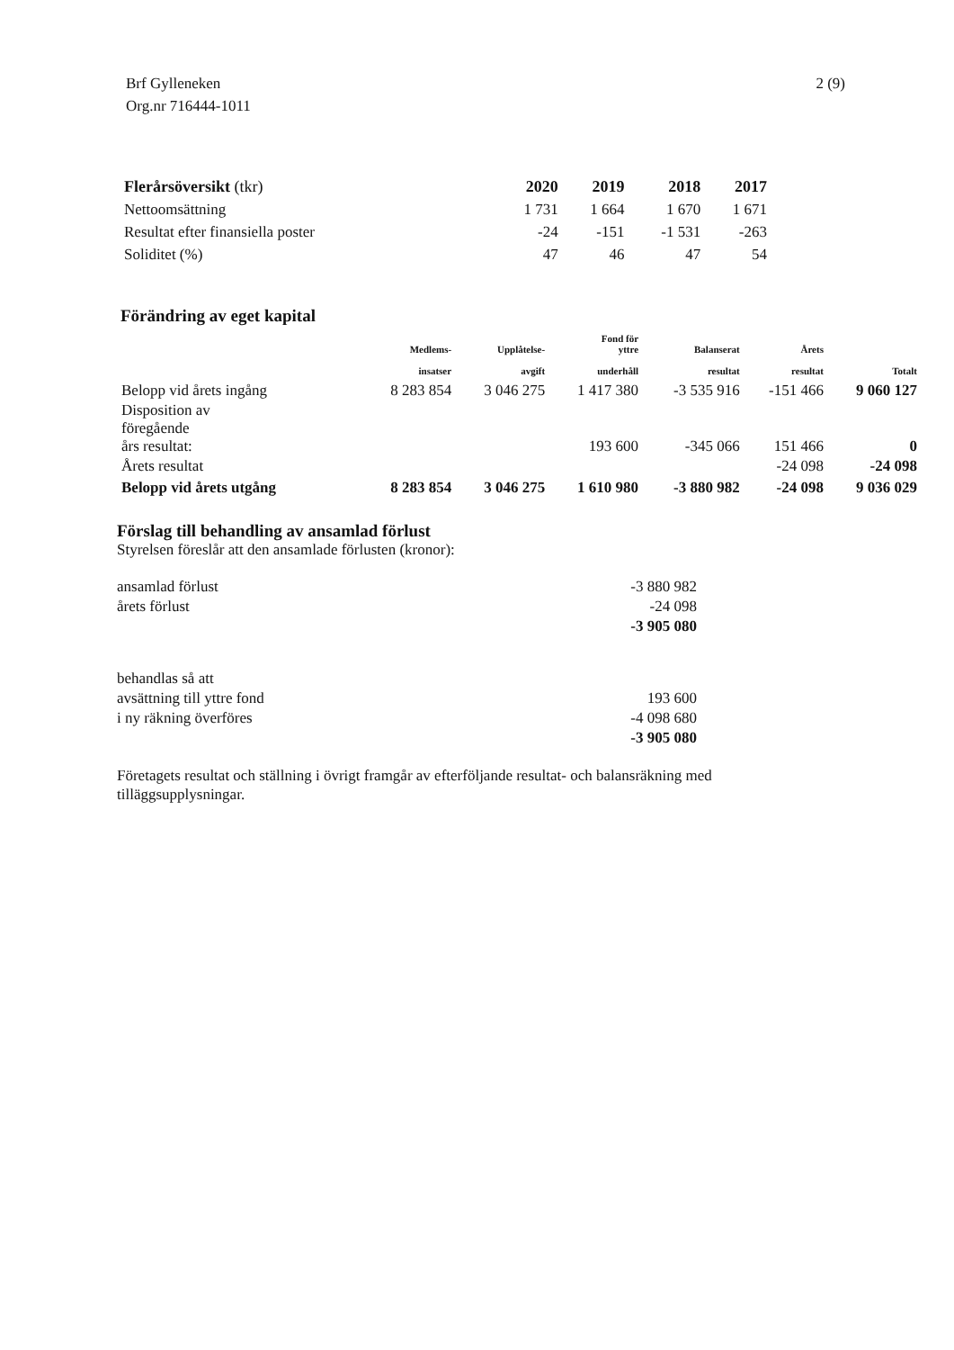Brf Gylleneken
Org.nr 716444-1011
2 (9)
| Flerårsöversikt (tkr) | 2020 | 2019 | 2018 | 2017 |
| --- | --- | --- | --- | --- |
| Nettoomsättning | 1 731 | 1 664 | 1 670 | 1 671 |
| Resultat efter finansiella poster | -24 | -151 | -1 531 | -263 |
| Soliditet (%) | 47 | 46 | 47 | 54 |
Förändring av eget kapital
| | Medlems- insatser | Upplåtelse- avgift | Fond för yttre underhåll | Balanserat resultat | Årets resultat | Totalt |
| --- | --- | --- | --- | --- | --- | --- |
| Belopp vid årets ingång | 8 283 854 | 3 046 275 | 1 417 380 | -3 535 916 | -151 466 | 9 060 127 |
| Disposition av föregående års resultat: | | | 193 600 | -345 066 | 151 466 | 0 |
| Årets resultat | | | | | -24 098 | -24 098 |
| Belopp vid årets utgång | 8 283 854 | 3 046 275 | 1 610 980 | -3 880 982 | -24 098 | 9 036 029 |
Förslag till behandling av ansamlad förlust
Styrelsen föreslår att den ansamlade förlusten (kronor):
| ansamlad förlust | -3 880 982 |
| årets förlust | -24 098 |
| | -3 905 080 |
| behandlas så att | |
| avsättning till yttre fond | 193 600 |
| i ny räkning överföres | -4 098 680 |
| | -3 905 080 |
Företagets resultat och ställning i övrigt framgår av efterföljande resultat- och balansräkning med
tilläggsupplysningar.